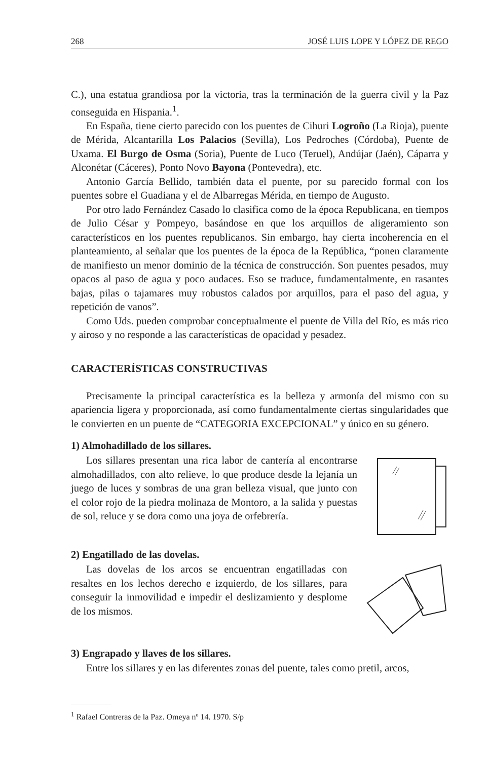268 JOSÉ LUIS LOPE Y LÓPEZ DE REGO
C.), una estatua grandiosa por la victoria, tras la terminación de la guerra civil y la Paz conseguida en Hispania.<sup>1</sup>.
En España, tiene cierto parecido con los puentes de Cihuri Logroño (La Rioja), puente de Mérida, Alcantarilla Los Palacios (Sevilla), Los Pedroches (Córdoba), Puente de Uxama. El Burgo de Osma (Soria), Puente de Luco (Teruel), Andújar (Jaén), Cáparra y Alconétar (Cáceres), Ponto Novo Bayona (Pontevedra), etc.
Antonio García Bellido, también data el puente, por su parecido formal con los puentes sobre el Guadiana y el de Albarregas Mérida, en tiempo de Augusto.
Por otro lado Fernández Casado lo clasifica como de la época Republicana, en tiempos de Julio César y Pompeyo, basándose en que los arquillos de aligeramiento son característicos en los puentes republicanos. Sin embargo, hay cierta incoherencia en el planteamiento, al señalar que los puentes de la época de la República, “ponen claramente de manifiesto un menor dominio de la técnica de construcción. Son puentes pesados, muy opacos al paso de agua y poco audaces. Eso se traduce, fundamentalmente, en rasantes bajas, pilas o tajamares muy robustos calados por arquillos, para el paso del agua, y repetición de vanos”.
Como Uds. pueden comprobar conceptualmente el puente de Villa del Río, es más rico y airoso y no responde a las características de opacidad y pesadez.
CARACTERÍSTICAS CONSTRUCTIVAS
Precisamente la principal característica es la belleza y armonía del mismo con su apariencia ligera y proporcionada, así como fundamentalmente ciertas singularidades que le convierten en un puente de “CATEGORIA EXCEPCIONAL” y único en su género.
1) Almohadillado de los sillares.
Los sillares presentan una rica labor de cantería al encontrarse almohadillados, con alto relieve, lo que produce desde la lejanía un juego de luces y sombras de una gran belleza visual, que junto con el color rojo de la piedra molinaza de Montoro, a la salida y puestas de sol, reluce y se dora como una joya de orfebrería.
2) Engatillado de las dovelas.
Las dovelas de los arcos se encuentran engatilladas con resaltes en los lechos derecho e izquierdo, de los sillares, para conseguir la inmovilidad e impedir el deslizamiento y desplome de los mismos.
3) Engrapado y llaves de los sillares.
Entre los sillares y en las diferentes zonas del puente, tales como pretil, arcos,
<sup>1</sup> Rafael Contreras de la Paz. Omeya nº 14. 1970. S/p